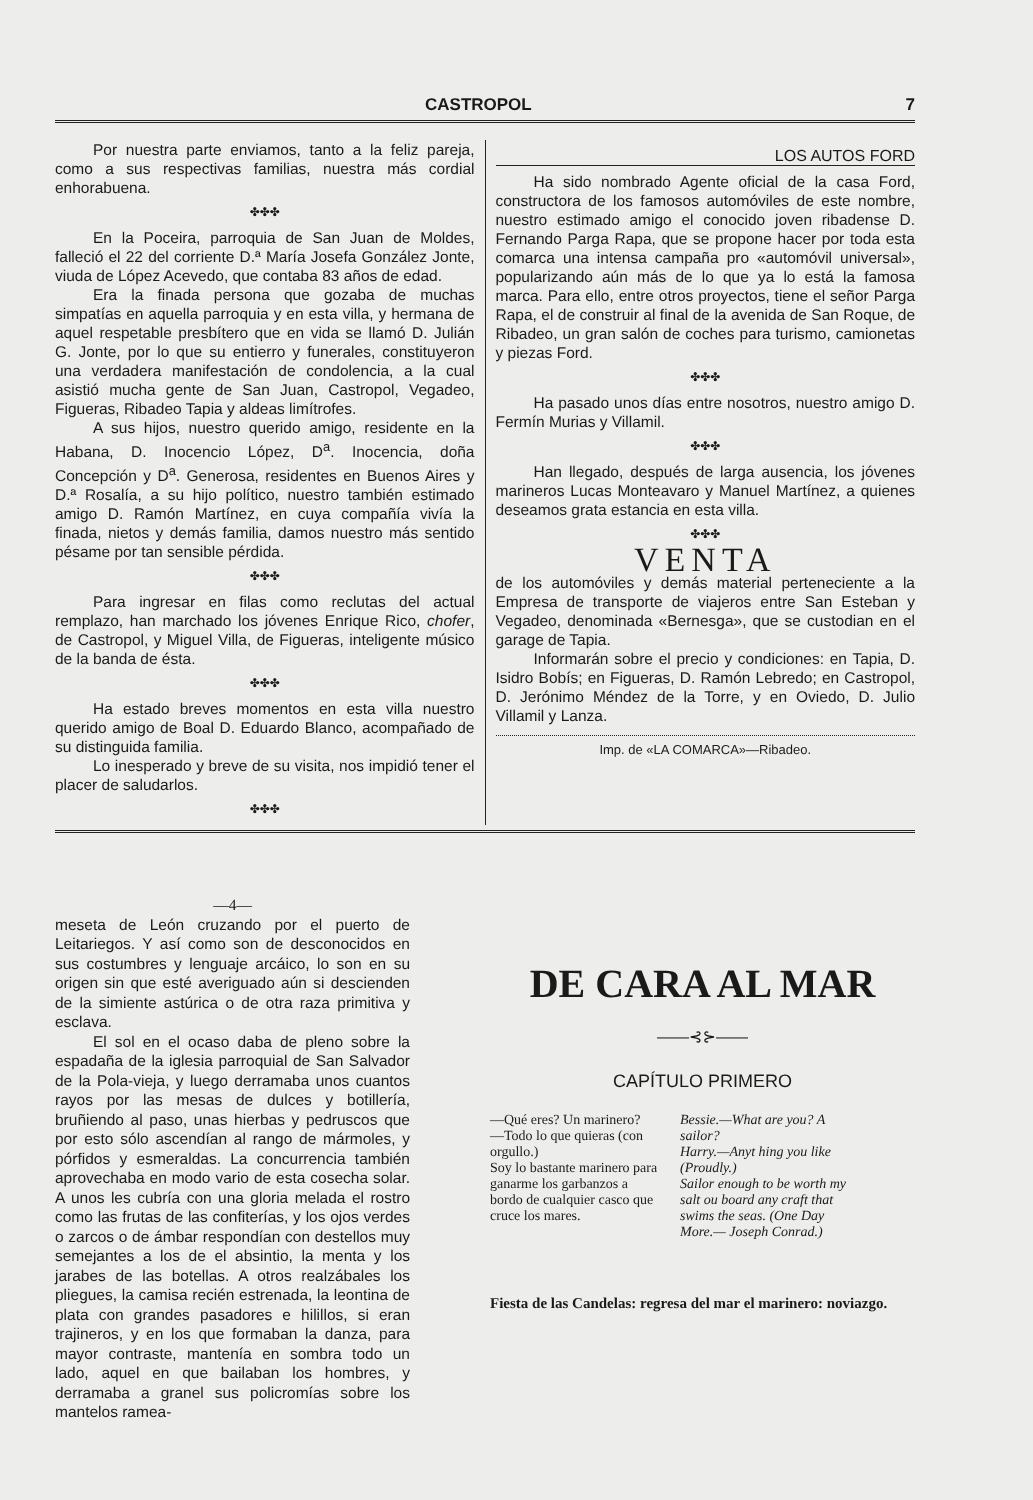CASTROPOL 7
Por nuestra parte enviamos, tanto a la feliz pareja, como a sus respectivas familias, nuestra más cordial enhorabuena.
✤✤✤
En la Poceira, parroquia de San Juan de Moldes, falleció el 22 del corriente D.ª María Josefa González Jonte, viuda de López Acevedo, que contaba 83 años de edad.
Era la finada persona que gozaba de muchas simpatías en aquella parroquia y en esta villa, y hermana de aquel respetable presbítero que en vida se llamó D. Julián G. Jonte, por lo que su entierro y funerales, constituyeron una verdadera manifestación de condolencia, a la cual asistió mucha gente de San Juan, Castropol, Vegadeo, Figueras, Ribadeo Tapia y aldeas limítrofes.
A sus hijos, nuestro querido amigo, residente en la Habana, D. Inocencio López, D<sup>a</sup>. Inocencia, doña Concepción y D<sup>a</sup>. Generosa, residentes en Buenos Aires y D.ª Rosalía, a su hijo político, nuestro también estimado amigo D. Ramón Martínez, en cuya compañía vivía la finada, nietos y demás familia, damos nuestro más sentido pésame por tan sensible pérdida.
✤✤✤
Para ingresar en filas como reclutas del actual remplazo, han marchado los jóvenes Enrique Rico, chofer, de Castropol, y Miguel Villa, de Figueras, inteligente músico de la banda de ésta.
✤✤✤
Ha estado breves momentos en esta villa nuestro querido amigo de Boal D. Eduardo Blanco, acompañado de su distinguida familia.
Lo inesperado y breve de su visita, nos impidió tener el placer de saludarlos.
✤✤✤
LOS AUTOS FORD
Ha sido nombrado Agente oficial de la casa Ford, constructora de los famosos automóviles de este nombre, nuestro estimado amigo el conocido joven ribadense D. Fernando Parga Rapa, que se propone hacer por toda esta comarca una intensa campaña pro «automóvil universal», popularizando aún más de lo que ya lo está la famosa marca. Para ello, entre otros proyectos, tiene el señor Parga Rapa, el de construir al final de la avenida de San Roque, de Ribadeo, un gran salón de coches para turismo, camionetas y piezas Ford.
✤✤✤
Ha pasado unos días entre nosotros, nuestro amigo D. Fermín Murias y Villamil.
✤✤✤
Han llegado, después de larga ausencia, los jóvenes marineros Lucas Monteavaro y Manuel Martínez, a quienes deseamos grata estancia en esta villa.
✤✤✤
VENTA
de los automóviles y demás material perteneciente a la Empresa de transporte de viajeros entre San Esteban y Vegadeo, denominada «Bernesga», que se custodian en el garage de Tapia.
Informarán sobre el precio y condiciones: en Tapia, D. Isidro Bobís; en Figueras, D. Ramón Lebredo; en Castropol, D. Jerónimo Méndez de la Torre, y en Oviedo, D. Julio Villamil y Lanza.
Imp. de «LA COMARCA»—Ribadeo.
—4—
meseta de León cruzando por el puerto de Leitariegos. Y así como son de desconocidos en sus costumbres y lenguaje arcáico, lo son en su origen sin que esté averiguado aún si descienden de la simiente astúrica o de otra raza primitiva y esclava.
El sol en el ocaso daba de pleno sobre la espadaña de la iglesia parroquial de San Salvador de la Pola-vieja, y luego derramaba unos cuantos rayos por las mesas de dulces y botillería, bruñiendo al paso, unas hierbas y pedruscos que por esto sólo ascendían al rango de mármoles, y pórfidos y esmeraldas. La concurrencia también aprovechaba en modo vario de esta cosecha solar. A unos les cubría con una gloria melada el rostro como las frutas de las confiterías, y los ojos verdes o zarcos o de ámbar respondían con destellos muy semejantes a los de el absintio, la menta y los jarabes de las botellas. A otros realzábales los pliegues, la camisa recién estrenada, la leontina de plata con grandes pasadores e hilillos, si eran trajineros, y en los que formaban la danza, para mayor contraste, mantenía en sombra todo un lado, aquel en que bailaban los hombres, y derramaba a granel sus policromías sobre los mantelos rameа-
DE CARA AL MAR
——⊰⊱——
CAPÍTULO PRIMERO
—Qué eres? Un marinero?
—Todo lo que quieras (con orgullo.)
Soy lo bastante marinero para ganarme los garbanzos a bordo de cualquier casco que cruce los mares.
Bessie.—What are you? A sailor?
Harry.—Anyt hing you like (Proudly.)
Sailor enough to be worth my salt ou board any craft that swims the seas. (One Day More.— Joseph Conrad.)
Fiesta de las Candelas: regresa del mar el marinero: noviazgo.